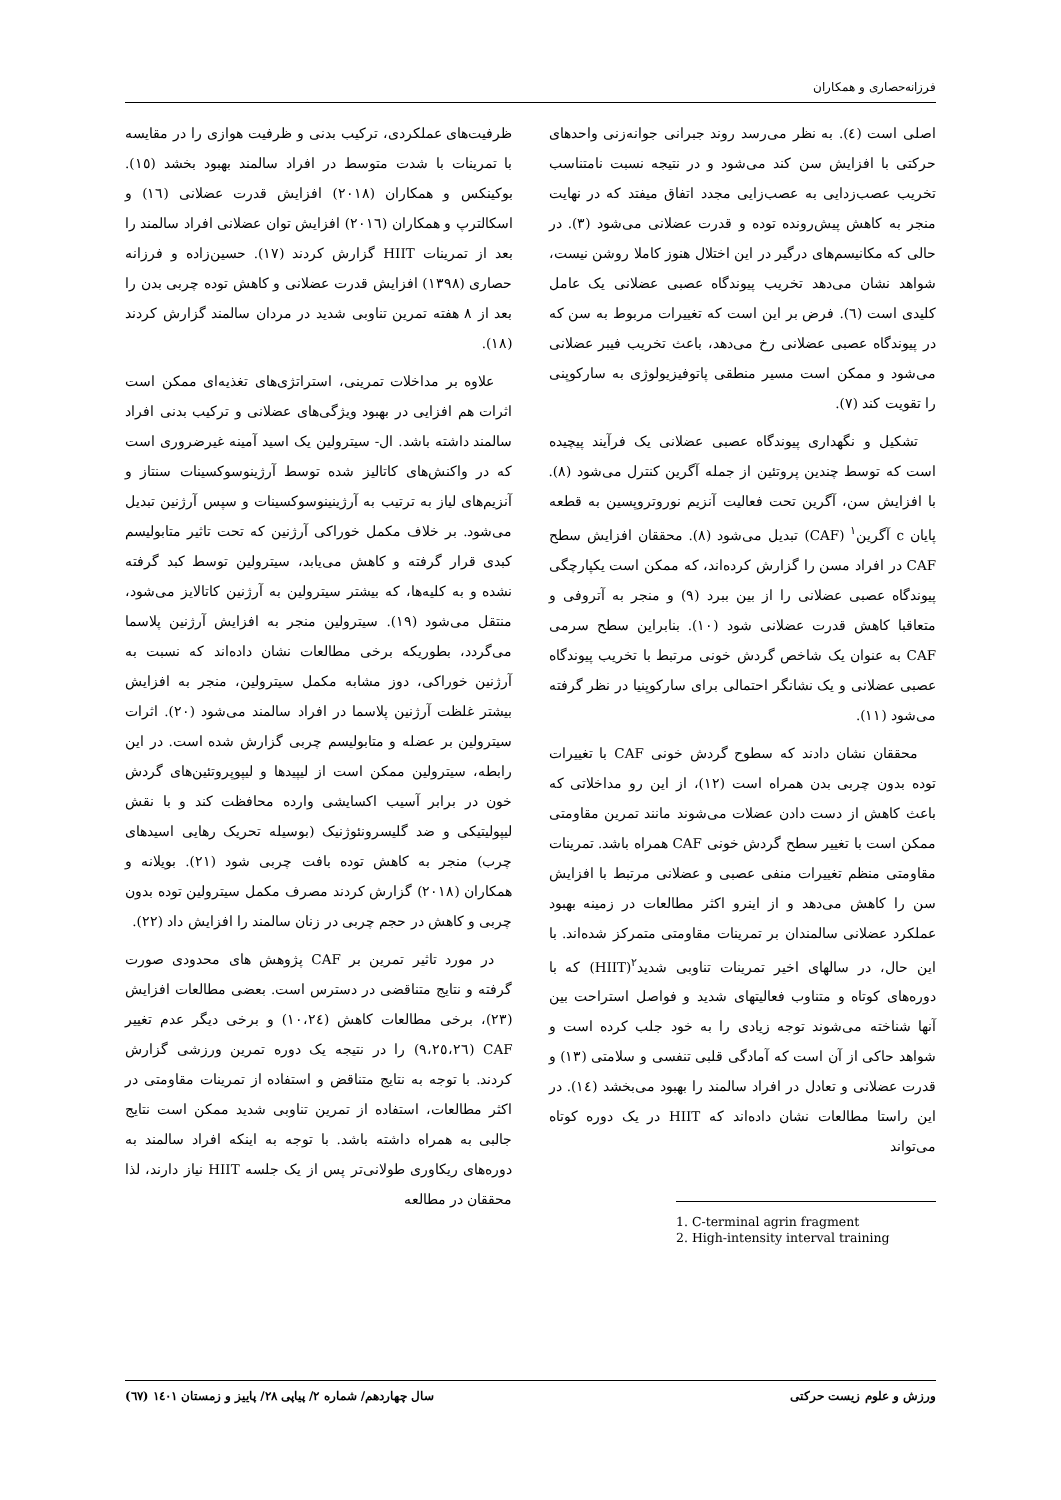فرزانه‌حصاری و همکاران
اصلی است (٤). به نظر می‌رسد روند جبرانی جوانه‌زنی واحدهای حرکتی با افزایش سن کند می‌شود و در نتیجه نسبت نامتناسب تخریب عصب‌زدایی به عصب‌زایی مجدد اتفاق میفتد که در نهایت منجر به کاهش پیش‌رونده توده و قدرت عضلانی می‌شود (۳). در حالی که مکانیسم‌های درگیر در این اختلال هنوز کاملا روشن نیست، شواهد نشان می‌دهد تخریب پیوندگاه عصبی عضلانی یک عامل کلیدی است (٦). فرض بر این است که تغییرات مربوط به سن که در پیوندگاه عصبی عضلانی رخ می‌دهد، باعث تخریب فیبر عضلانی می‌شود و ممکن است مسیر منطقی پاتوفیزیولوژی به سارکوپنی را تقویت کند (۷).
تشکیل و نگهداری پیوندگاه عصبی عضلانی یک فرآیند پیچیده است که توسط چندین پروتئین از جمله آگرین کنترل می‌شود (۸). با افزایش سن، آگرین تحت فعالیت آنزیم نوروتروپسین به قطعه پایان c آگرین<sup>۱</sup> (CAF) تبدیل می‌شود (۸). محققان افزایش سطح CAF در افراد مسن را گزارش کرده‌اند، که ممکن است یکپارچگی پیوندگاه عصبی عضلانی را از بین ببرد (۹) و منجر به آتروفی و متعاقبا کاهش قدرت عضلانی شود (۱۰). بنابراین سطح سرمی CAF به عنوان یک شاخص گردش خونی مرتبط با تخریب پیوندگاه عصبی عضلانی و یک نشانگر احتمالی برای سارکوپنیا در نظر گرفته می‌شود (۱۱).
محققان نشان دادند که سطوح گردش خونی CAF با تغییرات توده بدون چربی بدن همراه است (۱۲)، از این رو مداخلاتی که باعث کاهش از دست دادن عضلات می‌شوند مانند تمرین مقاومتی ممکن است با تغییر سطح گردش خونی CAF همراه باشد. تمرینات مقاومتی منظم تغییرات منفی عصبی و عضلانی مرتبط با افزایش سن را کاهش می‌دهد و از اینرو اکثر مطالعات در زمینه بهبود عملکرد عضلانی سالمندان بر تمرینات مقاومتی متمرکز شده‌اند. با این حال، در سالهای اخیر تمرینات تناوبی شدید<sup>۲</sup>(HIIT) که با دوره‌های کوتاه و متناوب فعالیتهای شدید و فواصل استراحت بین آنها شناخته می‌شوند توجه زیادی را به خود جلب کرده است و شواهد حاکی از آن است که آمادگی قلبی تنفسی و سلامتی (۱۳) و قدرت عضلانی و تعادل در افراد سالمند را بهبود می‌بخشد (١٤). در این راستا مطالعات نشان داده‌اند که HIIT در یک دوره کوتاه می‌تواند
1. C-terminal agrin fragment
2. High-intensity interval training
ظرفیت‌های عملکردی، ترکیب بدنی و ظرفیت هوازی را در مقایسه با تمرینات با شدت متوسط در افراد سالمند بهبود بخشد (١٥). بوکینکس و همکاران (۲۰۱۸) افزایش قدرت عضلانی (١٦) و اسکالترپ و همکاران (۲۰۱٦) افزایش توان عضلانی افراد سالمند را بعد از تمرینات HIIT گزارش کردند (۱۷). حسین‌زاده و فرزانه حصاری (۱۳۹۸) افزایش قدرت عضلانی و کاهش توده چربی بدن را بعد از ۸ هفته تمرین تناوبی شدید در مردان سالمند گزارش کردند (۱۸).
علاوه بر مداخلات تمرینی، استراتژی‌های تغذیه‌ای ممکن است اثرات هم افزایی در بهبود ویژگی‌های عضلانی و ترکیب بدنی افراد سالمند داشته باشد. ال- سیترولین یک اسید آمینه غیرضروری است که در واکنش‌های کاتالیز شده توسط آرژینوسوکسینات سنتاز و آنزیم‌های لیاز به ترتیب به آرژینینوسوکسینات و سپس آرژنین تبدیل می‌شود. بر خلاف مکمل خوراکی آرژنین که تحت تاثیر متابولیسم کبدی قرار گرفته و کاهش می‌یابد، سیترولین توسط کبد گرفته نشده و به کلیه‌ها، که بیشتر سیترولین به آرژنین کاتالایز می‌شود، منتقل می‌شود (۱۹). سیترولین منجر به افزایش آرژنین پلاسما می‌گردد، بطوریکه برخی مطالعات نشان داده‌اند که نسبت به آرژنین خوراکی، دوز مشابه مکمل سیترولین، منجر به افزایش بیشتر غلظت آرژنین پلاسما در افراد سالمند می‌شود (۲۰). اثرات سیترولین بر عضله و متابولیسم چربی گزارش شده است. در این رابطه، سیترولین ممکن است از لیپیدها و لیپوپروتئین‌های گردش خون در برابر آسیب اکسایشی وارده محافظت کند و با نقش لیپولیتیکی و ضد گلیسرونئوژنیک (بوسیله تحریک رهایی اسیدهای چرب) منجر به کاهش توده بافت چربی شود (۲۱). بویلانه و همکاران (۲۰۱۸) گزارش کردند مصرف مکمل سیترولین توده بدون چربی و کاهش در حجم چربی در زنان سالمند را افزایش داد (۲۲).
در مورد تاثیر تمرین بر CAF پژوهش های محدودی صورت گرفته و نتایج متناقضی در دسترس است. بعضی مطالعات افزایش (۲۳)، برخی مطالعات کاهش (١٠،٢٤) و برخی دیگر عدم تغییر CAF (٩،٢٥،٢٦) را در نتیجه یک دوره تمرین ورزشی گزارش کردند. با توجه به نتایج متناقض و استفاده از تمرینات مقاومتی در اکثر مطالعات، استفاده از تمرین تناوبی شدید ممکن است نتایج جالبی به همراه داشته باشد. با توجه به اینکه افراد سالمند به دوره‌های ریکاوری طولانی‌تر پس از یک جلسه HIIT نیاز دارند، لذا محققان در مطالعه
ورزش و علوم زیست حرکتی سال چهاردهم/ شماره ۲/ پیاپی ۲۸/ پاییز و زمستان ۱٤۰۱ (٦۷)